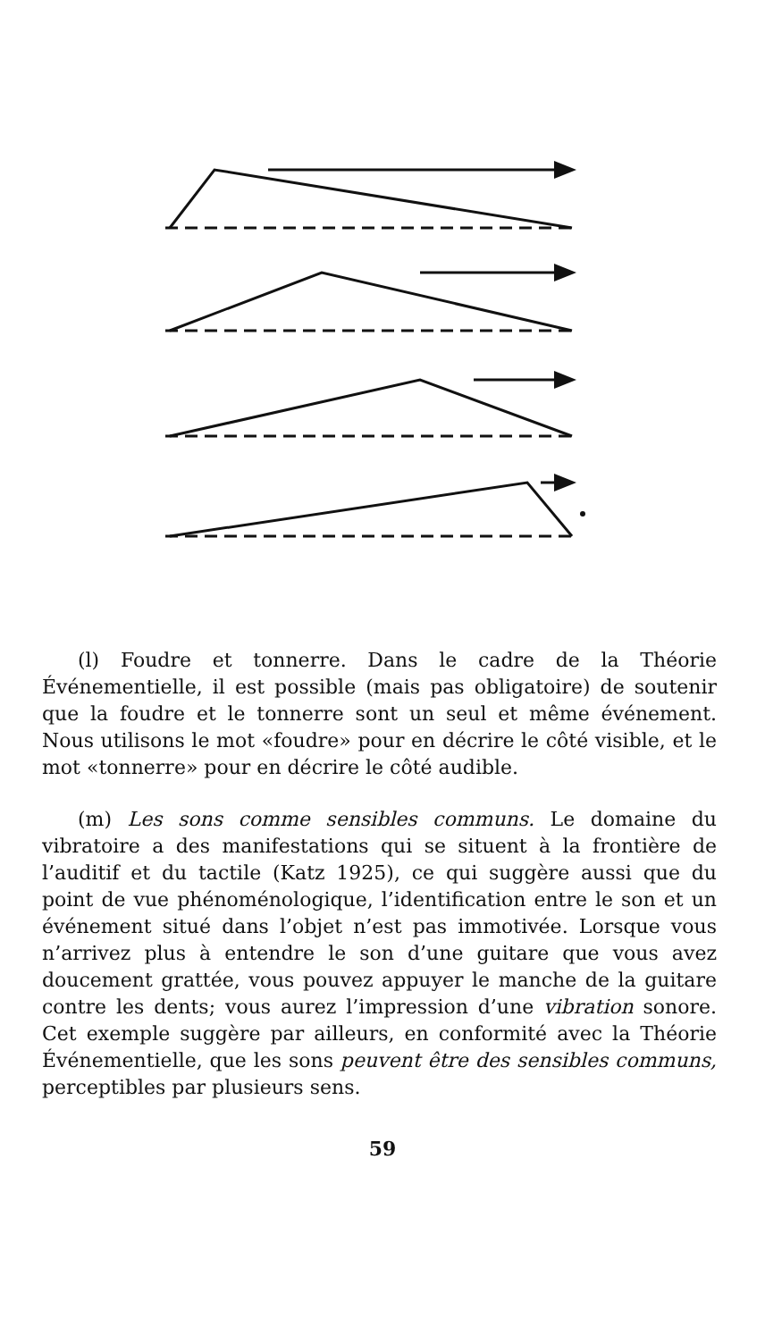(l) Foudre et tonnerre. Dans le cadre de la Théorie Événementielle, il est possible (mais pas obligatoire) de soutenir que la foudre et le tonnerre sont un seul et même événement. Nous utilisons le mot «foudre» pour en décrire le côté visible, et le mot «tonnerre» pour en décrire le côté audible.
(m) Les sons comme sensibles communs. Le domaine du vibratoire a des manifestations qui se situent à la frontière de l’auditif et du tactile (Katz 1925), ce qui suggère aussi que du point de vue phénoménologique, l’identification entre le son et un événement situé dans l’objet n’est pas immotivée. Lorsque vous n’arrivez plus à entendre le son d’une guitare que vous avez doucement grattée, vous pouvez appuyer le manche de la guitare contre les dents; vous aurez l’impression d’une vibration sonore. Cet exemple suggère par ailleurs, en conformité avec la Théorie Événementielle, que les sons peuvent être des sensibles communs, perceptibles par plusieurs sens.
59